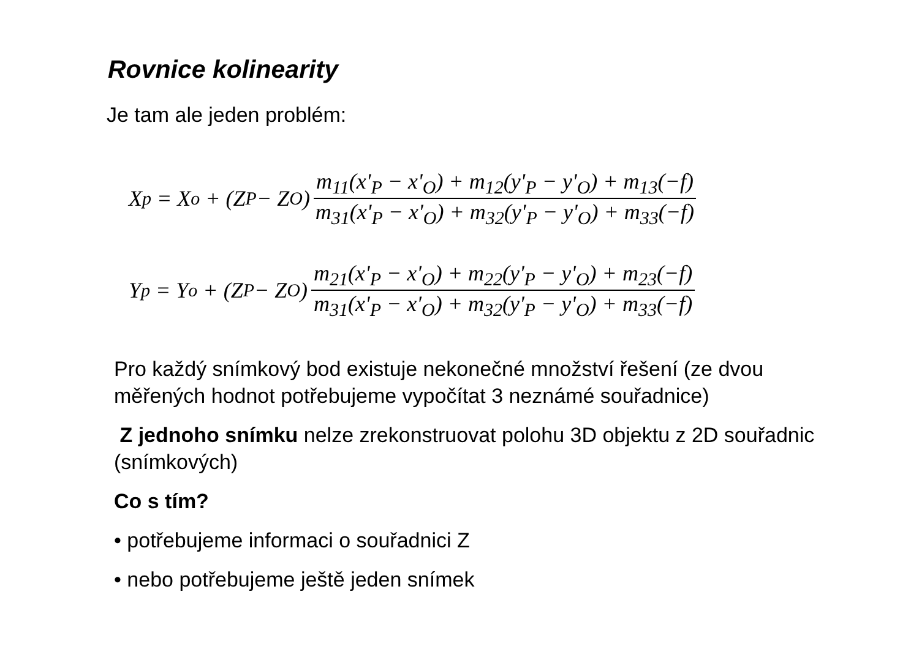Rovnice kolinearity
Je tam ale jeden problém:
X<sub>p</sub> = X<sub>o</sub> + (Z<sub>P</sub> − Z<sub>O</sub>) m<sub>11</sub>(x'<sub>P</sub> − x'<sub>O</sub>) + m<sub>12</sub>(y'<sub>P</sub> − y'<sub>O</sub>) + m<sub>13</sub>(−f) m<sub>31</sub>(x'<sub>P</sub> − x'<sub>O</sub>) + m<sub>32</sub>(y'<sub>P</sub> − y'<sub>O</sub>) + m<sub>33</sub>(−f)
Y<sub>p</sub> = Y<sub>o</sub> + (Z<sub>P</sub> − Z<sub>O</sub>) m<sub>21</sub>(x'<sub>P</sub> − x'<sub>O</sub>) + m<sub>22</sub>(y'<sub>P</sub> − y'<sub>O</sub>) + m<sub>23</sub>(−f) m<sub>31</sub>(x'<sub>P</sub> − x'<sub>O</sub>) + m<sub>32</sub>(y'<sub>P</sub> − y'<sub>O</sub>) + m<sub>33</sub>(−f)
Pro každý snímkový bod existuje nekonečné množství řešení (ze dvou měřených hodnot potřebujeme vypočítat 3 neznámé souřadnice)
Z jednoho snímku nelze zrekonstruovat polohu 3D objektu z 2D souřadnic (snímkových)
Co s tím?
• potřebujeme informaci o souřadnici Z
• nebo potřebujeme ještě jeden snímek